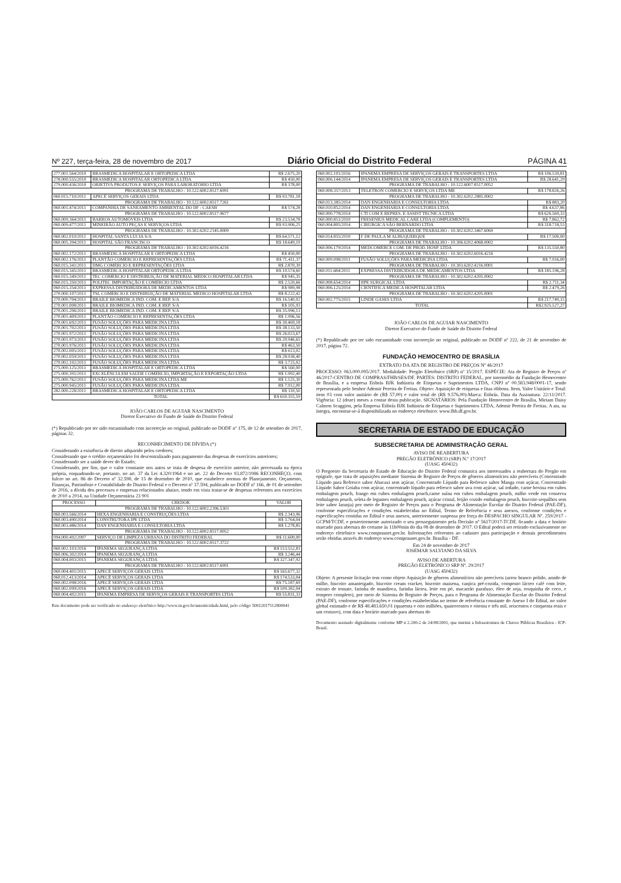Nº 227, terça-feira, 28 de novembro de 2017 Diário Oficial do Distrito Federal PÁGINA 41
| 277.001.564/2010 | BRASMÉDICA HOSPITALAR E ORTOPEDICA LTDA | R$ 2.675,20 |
| 278.000.555/2010 | BRASMÉDICA HOSPITALAR ORTOPÉDICA LTDA | R$ 450,00 |
| 279.000.436/2010 | OBJETIVA PRODUTOS E SERVIÇOS PARA LABORATÓRIO LTDA | R$ 378,00 |
| PROGRAMA DE TRABALHO - 10.122.6002.8517.6991 | | |
| 060.015.710/2011 | APECÊ SERVIÇOS GERAIS LTDA | R$ 93.781,18 |
| PROGRAMA DE TRABALHO - 10.122.6002.8517.7261 | | |
| 060.001.474/2011 | COMPANHIA DE SANEAMENTO AMBIENTAL DO DF - CAESB | R$ 574,28 |
| PROGRAMA DE TRABALHO - 10.122.6002.8517.9677 | | |
| 060.009.364/2011 | BARROS AUTOMÓVEIS LTDA | R$ 23.534,78 |
| 060.009.477/2011 | MINEIRÃO AUTO PEÇAS E SERVIÇOS LTDA | R$ 93.906,25 |
| PROGRAMA DE TRABALHO - 10.302.6202.2145.0009 | | |
| 060.002.010/2011 | HOSPITAL SANTA LÚCIA S/A | R$ 64.571,12 |
| 060.005.394/2011 | HOSPITAL SÃO FRANCISCO | R$ 18.649,19 |
| PROGRAMA DE TRABALHO - 10.302.6202.6016.4216 | | |
| 060.002.172/2011 | BRASMÉDICA HOSPITALAR E ORTOPEDICA LTDA | R$ 450,00 |
| 060.002.176/2011 | PLANTÃO COMÉRCIO E REPRESENTAÇÕES LTDA | R$ 71.411,37 |
| 060.015.341/2011 | DMG COMÉRCIO E REPRESENTAÇÕES LTDA | R$ 2.870,39 |
| 060.015.345/2011 | BRASMÉDICA HOSPITALAR ORTOPÉDICA LTDA | R$ 10.574,60 |
| 060.015.349/2011 | TEC COMÉRCIO E DISTRIBUIÇÃO DE MATERIAL MÉDICO HOSPITALAR LTDA | R$ 945,35 |
| 060.015.350/2011 | POLITEC IMPORTAÇÃO E COMÉRCIO LTDA | R$ 2.520,66 |
| 060.015.354/2011 | EXPRESSA DISTRIBUIDORA DE MEDICAMENTOS LTDA | R$ 989,98 |
| 270.000.107/2011 | TSL COMÉRCIO E DISTRIBUIÇÃO DE MATERIAL MÉDICO HOSPITALAR LTDA | R$ 8.222,42 |
| 270.000.704/2011 | BRAILE BIOMEDICA IND. COM. E REP. S/A | R$ 16.540,02 |
| 270.001.008/2011 | BRAILE BIOMEDICA IND. COM. E REP. S/A | R$ 105,93 |
| 270.001.206/2011 | BRAILE BIOMEDICA IND. COM. E REP. S/A | R$ 35.996,13 |
| 270.001.409/2011 | PLANTÃO COMÉRCIO E REPRESENTAÇÕES LTDA | R$ 1.996,56 |
| 270.001.692/2011 | FUSÃO SOLUÇÕES PARA MEDICINA LTDA | R$ 30.469,18 |
| 270.001.702/2011 | FUSÃO SOLUÇÕES PARA MEDICINA LTDA | R$ 38.133,50 |
| 270.001.972/2011 | FUSÃO SOLUÇÕES PARA MEDICINA LTDA | R$ 26.023,67 |
| 270.001.973/2011 | FUSÃO SOLUÇÕES PARA MEDICINA LTDA | R$ 20.946,65 |
| 270.001.976/2011 | FUSÃO SOLUÇÕES PARA MEDICINA LTDA | R$ 463,50 |
| 270.002.005/2011 | FUSÃO SOLUÇÕES PARA MEDICINA LTDA | R$ 613,02 |
| 270.002.059/2011 | FUSÃO SOLUÇÕES PARA MEDICINA LTDA | R$ 28.938,40 |
| 270.002.102/2011 | FUSÃO SOLUÇÕES PARA MEDICINA LTDA | R$ 3.725,02 |
| 275.000.125/2011 | BRASMÉDICA HOSPITALAR E ORTOPEDICA LTDA | R$ 560,00 |
| 275.000.391/2011 | EXCELÊNCIA EM SAÚDE COMÉRCIO, IMPORTAÇÃO E EXPORTAÇÃO LTDA | R$ 1.992,40 |
| 275.000.762/2011 | FUSÃO SOLUÇÕES PARA MEDICINA LTDA ME | R$ 1.125,30 |
| 275.000.945/2011 | FUSÃO SOLUÇÕES PARA MEDICINA LTDA | R$ 7.912,00 |
| 282.000.228/2011 | BRASMÉDICA HOSPITALAR E ORTOPEDICA LTDA | R$ 110,50 |
| TOTAL | | R$ 650.355,59 |
JOÃO CARLOS DE AGUIAR NASCIMENTO
Diretor Executivo do Fundo de Saúde do Distrito Federal
(*) Republicado por ter sido encaminhado com incorreção no original, publicado no DODF nº 175, de 12 de setembro de 2017, páginas 32.
RECONHECIMENTO DE DÍVIDA (*)
Considerando a existência de direito adquirido pelos credores;
Considerando que o crédito orçamentário foi descentralizado para pagamento das despesas de exercícios anteriores;
Considerando ser a saúde dever do Estado;
Considerando, por fim, que o valor constante nos autos se trata de despesa de exercício anterior, não processada na época própria, enquadrando-se, portanto, no art. 37 da Lei 4.320/1964 e no art. 22 do Decreto 93.872/1986 RECONHEÇO, com fulcro no art. 86 do Decreto nº 32.598, de 15 de dezembro de 2010, que estabelece normas de Planejamento, Orçamento, Finanças, Patrimônio e Contabilidade do Distrito Federal e o Decreto nº 37.594, publicado no DODF nº 166, de 01 de setembro de 2016, a dívida dos processos e empresas relacionados abaixo, tendo em vista tratar-se de despesas referentes aos exercícios de 2010 a 2014, na Unidade Orçamentária 23 901
| PROCESSO | CREDOR | VALOR |
| --- | --- | --- |
| PROGRAMA DE TRABALHO - 10.122.6002.2396.5303 | | |
| 060.003.566/2014 | HEXA ENGENHARIA E CONSTRUÇÕES LTDA | R$ 2.343,96 |
| 060.003.490/2014 | CONSTRUTORA IPE LTDA | R$ 3.764,04 |
| 060.003.486/2014 | DAN ENGENHARIA E CONSULTORIA LTDA | R$ 1.278,85 |
| PROGRAMA DE TRABALHO - 10.122.6002.8517.0052 | | |
| 094.000.492/2007 | SERVIÇO DE LIMPEZA URBANA DO DISTRITO FEDERAL | R$ 11.600,00 |
| PROGRAMA DE TRABALHO - 10.122.6002.8517.3722 | | |
| 060.002.103/2016 | IPANEMA SEGURANÇA LTDA | R$ 153.552,81 |
| 060.006.302/2014 | IPANEMA SEGURANÇA LTDA | R$ 3.246,44 |
| 060.004.003/2015 | IPANEMA SEGURANÇA LTDA | R$ 327.347,92 |
| PROGRAMA DE TRABALHO - 10.122.6002.8517.6991 | | |
| 060.004.401/2015 | APECÊ SERVIÇOS GERAIS LTDA | R$ 165.677,32 |
| 060.012.413/2014 | APECÊ SERVIÇOS GERAIS LTDA | R$ 174.533,04 |
| 060.002.098/2016 | APECÊ SERVIÇOS GERAIS LTDA | R$ 75.187,69 |
| 060.002.099/2016 | APECÊ SERVIÇOS GERAIS LTDA | R$ 109.382,04 |
| 060.004.402/2015 | IPANEMA EMPRESA DE SERVIÇOS GERAIS E TRANSPORTES LTDA | R$ 55.831,33 |
Este documento pode ser verificado no endereço eletrônico http://www.in.gov.br/autenticidade.html, pelo código 50012017112800041
| 060.002.101/2016 | IPANEMA EMPRESA DE SERVIÇOS GERAIS E TRANSPORTES LTDA | R$ 106.539,81 |
| 060.006.144/2014 | IPANEMA EMPRESA DE SERVIÇOS GERAIS E TRANSPORTES LTDA | R$ 28.641,29 |
| PROGRAMA DE TRABALHO - 10.122.6007.8517.0052 | | |
| 060.008.357/2013 | TELETRON COMERCIO E SERVIÇOS LTDA ME | R$ 178.826,26 |
| PROGRAMA DE TRABALHO - 10.302.6202.2885.0002 | | |
| 060.013.385/2014 | DAN ENGENHARIA E CONSULTORIA LTDA | R$ 883,20 |
| 060.010.852/2014 | DAN ENGENHARIA E CONSULTORIA LTDA | R$ 4.637,86 |
| 060.000.778/2014 | CTI COM E REPRES. E ASSIST TECNICA LTDA | R$ 626.569,33 |
| 060.000.851/2010 | FRESENIUS MEDICAL CARE LTDA (COMPLEMENTO) | R$ 7.862,72 |
| 060.004.805/2014 | CIRÚRGICA SÃO BERNARDO LTDA | R$ 318.718,53 |
| PROGRAMA DE TRABALHO - 10.302.6202.3467.6069 | | |
| 060.014.855/2010 | F DE PAULA M ALBUQUERQUE | R$ 17.500,00 |
| PROGRAMA DE TRABALHO - 10.306.6202.4068.0002 | | |
| 060.006.179/2014 | MEDCOMERCE COM. DE PROD. HOSP. LTDA | R$ 135.550,80 |
| PROGRAMA DE TRABALHO - 10.302.6202.6016.4216 | | |
| 060.009.098/2011 | FUSÃO SOLUÇÕES PARA MEDICINA LTDA | R$ 7.916,00 |
| PROGRAMA DE TRABALHO - 10.303.6202.4216.0001 | | |
| 060.011.684/2011 | EXPRESSA DISTRIBUIDORA DE MEDICAMENTOS LTDA | R$ 185.196,28 |
| PROGRAMA DE TRABALHO - 10.302.6202.4205.0002 | | |
| 060.008.654/2014 | IIPE SURGICAL LTDA | R$ 2.711,34 |
| 060.006.125/2014 | CIENTIFICA MEDICA HOSPITALAR LTDA | R$ 2.479,26 |
| PROGRAMA DE TRABALHO - 10.302.6202.4205.0001 | | |
| 060.002.775/2015 | LINDE GASES LTDA | R$ 217.749,15 |
| TOTAL | | R$2.925.527,27 |
JOÃO CARLOS DE AGUIAR NASCIMENTO
Diretor Executivo do Fundo de Saúde do Distrito Federal
(*) Republicado por ter sido encaminhado com incorreção no original, publicado no DODF nº 222, de 21 de novembro de 2017, página 72.
FUNDAÇÃO HEMOCENTRO DE BRASÍLIA
EXTRATO DA ATA DE REGISTRO DE PREÇOS Nº 46/2017
PROCESSO: 063.000.095/2017. Modalidade: Pregão Eletrônico (SRP) nº 15/2017. ESPÉCIE: Ata de Registro de Preços nº 46/2017-CENTRO DE COMPRAS/FHB/SES/DF. PARTES: DISTRITO FEDERAL, por intermédio da Fundação Hemocentro de Brasília, e a empresa Etibrás BJK Indústria de Etiquetas e Suprimentos LTDA, CNPJ nº 00.583.948/0001-17, sendo representada pelo Senhor Ademir Pereira de Freitas. Objeto: Aquisição de etiquetas e fitas ribbons. Item, Valor Unitário e Total: item 03 com valor unitário de (R$ 57,00) e valor total de (R$ 9.576,00)-Marca: Etibrás. Data da Assinatura: 22/11/2017. Vigência: 12 (doze) meses a contar desta publicação. SIGNATÁRIOS: Pela Fundação Hemocentro de Brasília, Miriam Daisy Calmon Scaggion, pela Empresa Etibrás BJK Indústria de Etiquetas e Suprimentos LTDA, Ademir Pereira de Freitas. A ata, na íntegra, encontrar-se-á disponibilizada no endereço eletrônico: www.fhb.df.gov.br.
SECRETARIA DE ESTADO DE EDUCAÇÃO
SUBSECRETARIA DE ADMINISTRAÇÃO GERAL
AVISO DE REABERTURA
PREGÃO ELETRÔNICO (SRP) N.º 17/2017
(UASG 450432)
O Pregoeiro da Secretaria de Estado de Educação do Distrito Federal comunica aos interessados a reabertura do Pregão em epígrafe, que trata de aquisições mediante Sistema de Registro de Preços de gêneros alimentícios não perecíveis (Concentrado Líquido para Refresco sabor Abacaxi sem açúcar, Concentrado Líquido para Refresco sabor Manga com açúcar, Concentrado Líquido Sabor Goiaba com açúcar, concentrado líquido para refresco sabor uva com açúcar, sal iodado, carne bovina em cubos embalagem pouch, frango em cubos embalagem pouch,carne suína em cubos embalagem pouch, milho verde em conserva embalagem pouch, seleta de legumes embalagem pouch, açúcar cristal, feijão cozido embalagem pouch, biscoito sequilhos sem leite sabor laranja) por meio de Registro de Preços para o Programa de Alimentação Escolar do Distrito Federal (PAE-DF), conforme especificações e condições estabelecidas no Edital, Termo de Referência e seus anexos, conforme condições e especificações contidas no Edital e seus anexos, anteriormente suspensa por força do DESPACHO SINGULAR Nº. 259/2017 - GCPM/TCDF, e posteriormente autorizado o seu prosseguimento pela Decisão nº 5617/2017-TCDF, ficando a data e horário marcado para abertura do certame às 11h00min do dia 08 de dezembro de 2017. O Edital poderá ser retirado exclusivamente no endereço eletrônico www.comprasnet.gov.br. Informações referentes ao cadastro para participação e demais procedimentos serão obtidas através do endereço www.comprasnet.gov.br. Brasília - DF.
Em 24 de novembro de 2017
JOSEMAR SALVIANO DA SILVA
AVISO DE ABERTURA
PREGÃO ELETRÔNICO SRP Nº. 29/2017
(UASG 450432)
Objeto: A presente licitação tem como objeto Aquisição de gêneros alimentícios não perecíveis (arroz branco polido, amido de milho, biscoito amanteigado, biscoito cream cracker, biscoito maisena, canjica pré-cozida, composto lácteo café com leite, extrato de tomate, farinha de mandioca, farinha láctea, leite em pó, macarrão parafuso, óleo de soja, rosquinha de coco, e tempero completo), por meio de Sistema de Registro de Preços, para o Programa de Alimentação Escolar do Distrito Federal (PAE-DF), conforme especificações e condições estabelecidas no termo de referência constante do Anexo I do Edital, no valor global estimado e de R$ 48.483.650,01 (quarenta e oito milhões, quatrocentos e oitenta e três mil, seiscentos e cinquenta reais e um centavo), com data e horário marcado para abertura do
Documento assinado digitalmente conforme MP n 2.200-2 de 24/08/2001, que institui a Infraestrutura de Chaves Públicas Brasileira - ICP-Brasil.